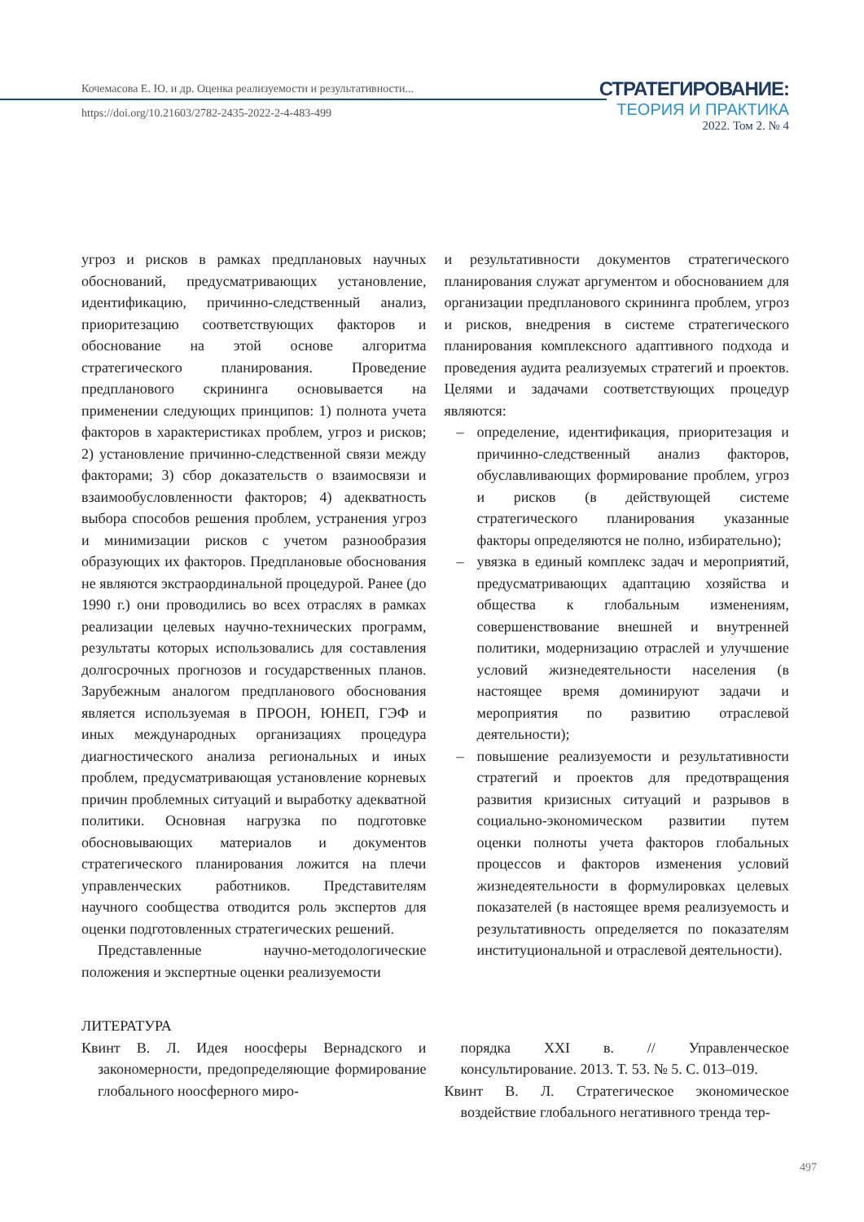Кочемасова Е. Ю. и др. Оценка реализуемости и результативности...
https://doi.org/10.21603/2782-2435-2022-2-4-483-499
СТРАТЕГИРОВАНИЕ:
ТЕОРИЯ И ПРАКТИКА
2022. Том 2. № 4
угроз и рисков в рамках предплановых научных обоснований, предусматривающих установление, идентификацию, причинно-следственный анализ, приоритезацию соответствующих факторов и обоснование на этой основе алгоритма стратегического планирования. Проведение предпланового скрининга основывается на применении следующих принципов: 1) полнота учета факторов в характеристиках проблем, угроз и рисков; 2) установление причинно-следственной связи между факторами; 3) сбор доказательств о взаимосвязи и взаимообусловленности факторов; 4) адекватность выбора способов решения проблем, устранения угроз и минимизации рисков с учетом разнообразия образующих их факторов. Предплановые обоснования не являются экстраординальной процедурой. Ранее (до 1990 г.) они проводились во всех отраслях в рамках реализации целевых научно-технических программ, результаты которых использовались для составления долгосрочных прогнозов и государственных планов. Зарубежным аналогом предпланового обоснования является используемая в ПРООН, ЮНЕП, ГЭФ и иных международных организациях процедура диагностического анализа региональных и иных проблем, предусматривающая установление корневых причин проблемных ситуаций и выработку адекватной политики. Основная нагрузка по подготовке обосновывающих материалов и документов стратегического планирования ложится на плечи управленческих работников. Представителям научного сообщества отводится роль экспертов для оценки подготовленных стратегических решений.
Представленные научно-методологические положения и экспертные оценки реализуемости
и результативности документов стратегического планирования служат аргументом и обоснованием для организации предпланового скрининга проблем, угроз и рисков, внедрения в системе стратегического планирования комплексного адаптивного подхода и проведения аудита реализуемых стратегий и проектов. Целями и задачами соответствующих процедур являются:
– определение, идентификация, приоритезация и причинно-следственный анализ факторов, обуславливающих формирование проблем, угроз и рисков (в действующей системе стратегического планирования указанные факторы определяются не полно, избирательно);
– увязка в единый комплекс задач и мероприятий, предусматривающих адаптацию хозяйства и общества к глобальным изменениям, совершенствование внешней и внутренней политики, модернизацию отраслей и улучшение условий жизнедеятельности населения (в настоящее время доминируют задачи и мероприятия по развитию отраслевой деятельности);
– повышение реализуемости и результативности стратегий и проектов для предотвращения развития кризисных ситуаций и разрывов в социально-экономическом развитии путем оценки полноты учета факторов глобальных процессов и факторов изменения условий жизнедеятельности в формулировках целевых показателей (в настоящее время реализуемость и результативность определяется по показателям институциональной и отраслевой деятельности).
ЛИТЕРАТУРА
Квинт В. Л. Идея ноосферы Вернадского и закономерности, предопределяющие формирование глобального ноосферного миро-
порядка XXI в. // Управленческое консультирование. 2013. Т. 53. № 5. С. 013–019.
Квинт В. Л. Стратегическое экономическое воздействие глобального негативного тренда тер-
497